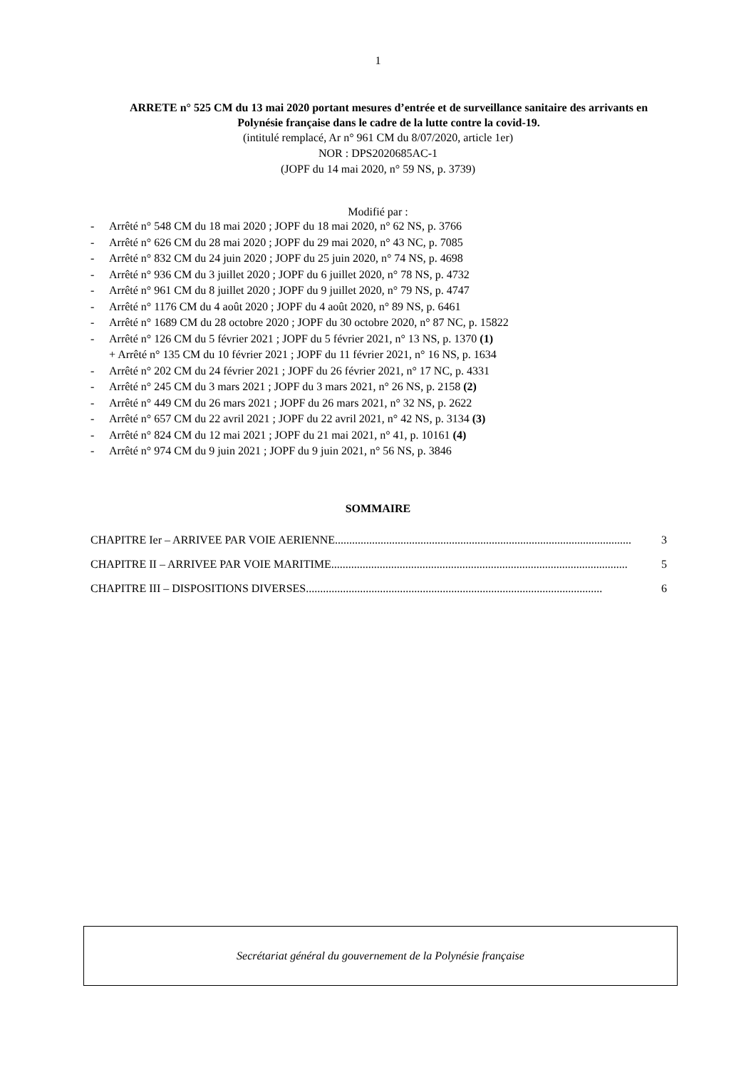1
ARRETE n° 525 CM du 13 mai 2020 portant mesures d’entrée et de surveillance sanitaire des arrivants en Polynésie française dans le cadre de la lutte contre la covid-19.
(intitulé remplacé, Ar n° 961 CM du 8/07/2020, article 1er)
NOR : DPS2020685AC-1
(JOPF du 14 mai 2020, n° 59 NS, p. 3739)
Modifié par :
- Arrêté n° 548 CM du 18 mai 2020 ; JOPF du 18 mai 2020, n° 62 NS, p. 3766
- Arrêté n° 626 CM du 28 mai 2020 ; JOPF du 29 mai 2020, n° 43 NC, p. 7085
- Arrêté n° 832 CM du 24 juin 2020 ; JOPF du 25 juin 2020, n° 74 NS, p. 4698
- Arrêté n° 936 CM du 3 juillet 2020 ; JOPF du 6 juillet 2020, n° 78 NS, p. 4732
- Arrêté n° 961 CM du 8 juillet 2020 ; JOPF du 9 juillet 2020, n° 79 NS, p. 4747
- Arrêté n° 1176 CM du 4 août 2020 ; JOPF du 4 août 2020, n° 89 NS, p. 6461
- Arrêté n° 1689 CM du 28 octobre 2020 ; JOPF du 30 octobre 2020, n° 87 NC, p. 15822
- Arrêté n° 126 CM du 5 février 2021 ; JOPF du 5 février 2021, n° 13 NS, p. 1370 (1)
+ Arrêté n° 135 CM du 10 février 2021 ; JOPF du 11 février 2021, n° 16 NS, p. 1634
- Arrêté n° 202 CM du 24 février 2021 ; JOPF du 26 février 2021, n° 17 NC, p. 4331
- Arrêté n° 245 CM du 3 mars 2021 ; JOPF du 3 mars 2021, n° 26 NS, p. 2158 (2)
- Arrêté n° 449 CM du 26 mars 2021 ; JOPF du 26 mars 2021, n° 32 NS, p. 2622
- Arrêté n° 657 CM du 22 avril 2021 ; JOPF du 22 avril 2021, n° 42 NS, p. 3134 (3)
- Arrêté n° 824 CM du 12 mai 2021 ; JOPF du 21 mai 2021, n° 41, p. 10161 (4)
- Arrêté n° 974 CM du 9 juin 2021 ; JOPF du 9 juin 2021, n° 56 NS, p. 3846
SOMMAIRE
CHAPITRE Ier – ARRIVEE PAR VOIE AERIENNE ........................................................................................................ 3
CHAPITRE II – ARRIVEE PAR VOIE MARITIME........................................................................................................ 5
CHAPITRE III – DISPOSITIONS DIVERSES........................................................................................................ 6
Secrétariat général du gouvernement de la Polynésie française